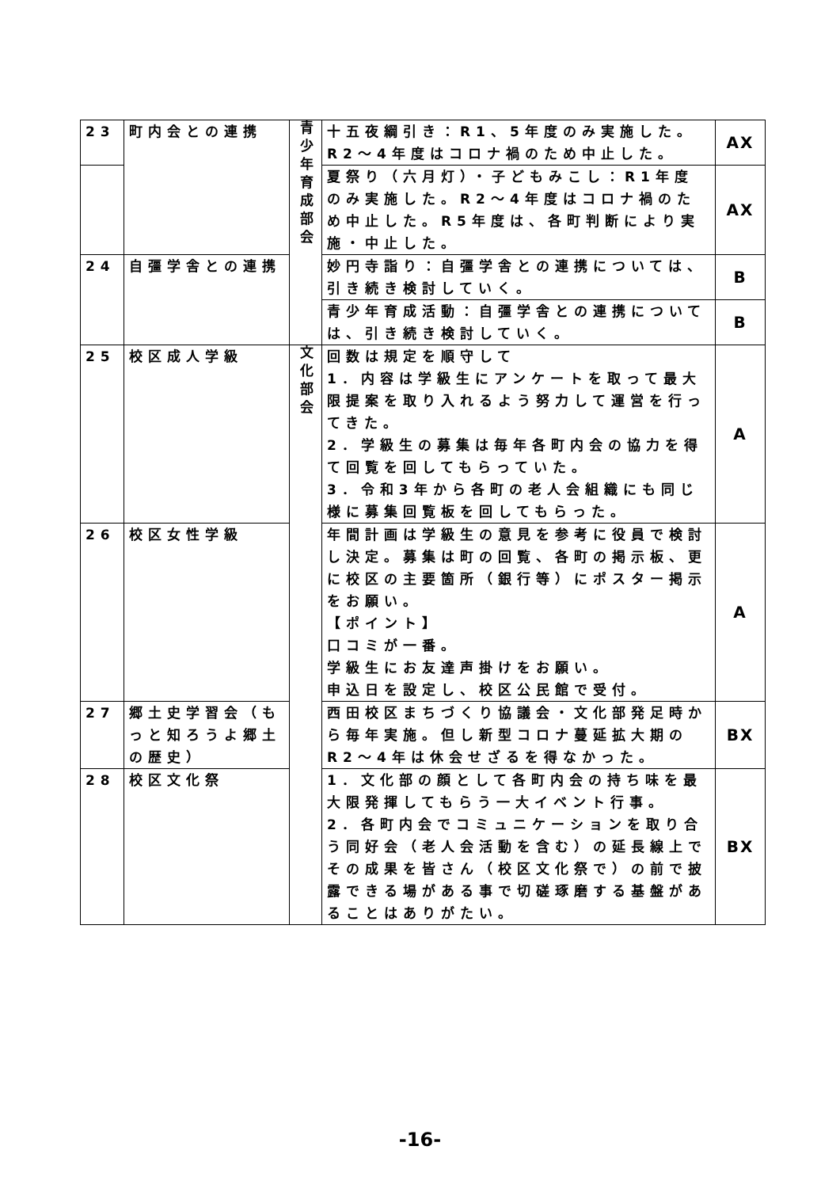| 23 | 町内会との連携 | 青少年育成部会 | 十五夜綱引き：R1、5年度のみ実施した。R2～4年度はコロナ禍のため中止した。 | AX |
| | | | 夏祭り（六月灯）・子どもみこし：R1年度のみ実施した。R2～4年度はコロナ禍のため中止した。R5年度は、各町判断により実施・中止した。 | AX |
| 24 | 自彊学舎との連携 | | 妙円寺詣り：自彊学舎との連携については、引き続き検討していく。 | B |
| | | | 青少年育成活動：自彊学舎との連携については、引き続き検討していく。 | B |
| 25 | 校区成人学級 | 文化部会 | 回数は規定を順守して 1．内容は学級生にアンケートを取って最大限提案を取り入れるよう努力して運営を行ってきた。 2．学級生の募集は毎年各町内会の協力を得て回覧を回してもらっていた。 3．令和3年から各町の老人会組織にも同じ様に募集回覧板を回してもらった。 | A |
| 26 | 校区女性学級 | | 年間計画は学級生の意見を参考に役員で検討し決定。募集は町の回覧、各町の掲示板、更に校区の主要箇所（銀行等）にポスター掲示をお願い。 【ポイント】 口コミが一番。 学級生にお友達声掛けをお願い。 申込日を設定し、校区公民館で受付。 | A |
| 27 | 郷土史学習会（もっと知ろうよ郷土の歴史） | | 西田校区まちづくり協議会・文化部発足時から毎年実施。但し新型コロナ蔓延拡大期のR2～4年は休会せざるを得なかった。 | BX |
| 28 | 校区文化祭 | | 1．文化部の顔として各町内会の持ち味を最大限発揮してもらう一大イベント行事。 2．各町内会でコミュニケーションを取り合う同好会（老人会活動を含む）の延長線上でその成果を皆さん（校区文化祭で）の前で披露できる場がある事で切磋琢磨する基盤があることはありがたい。 | BX |
-16-